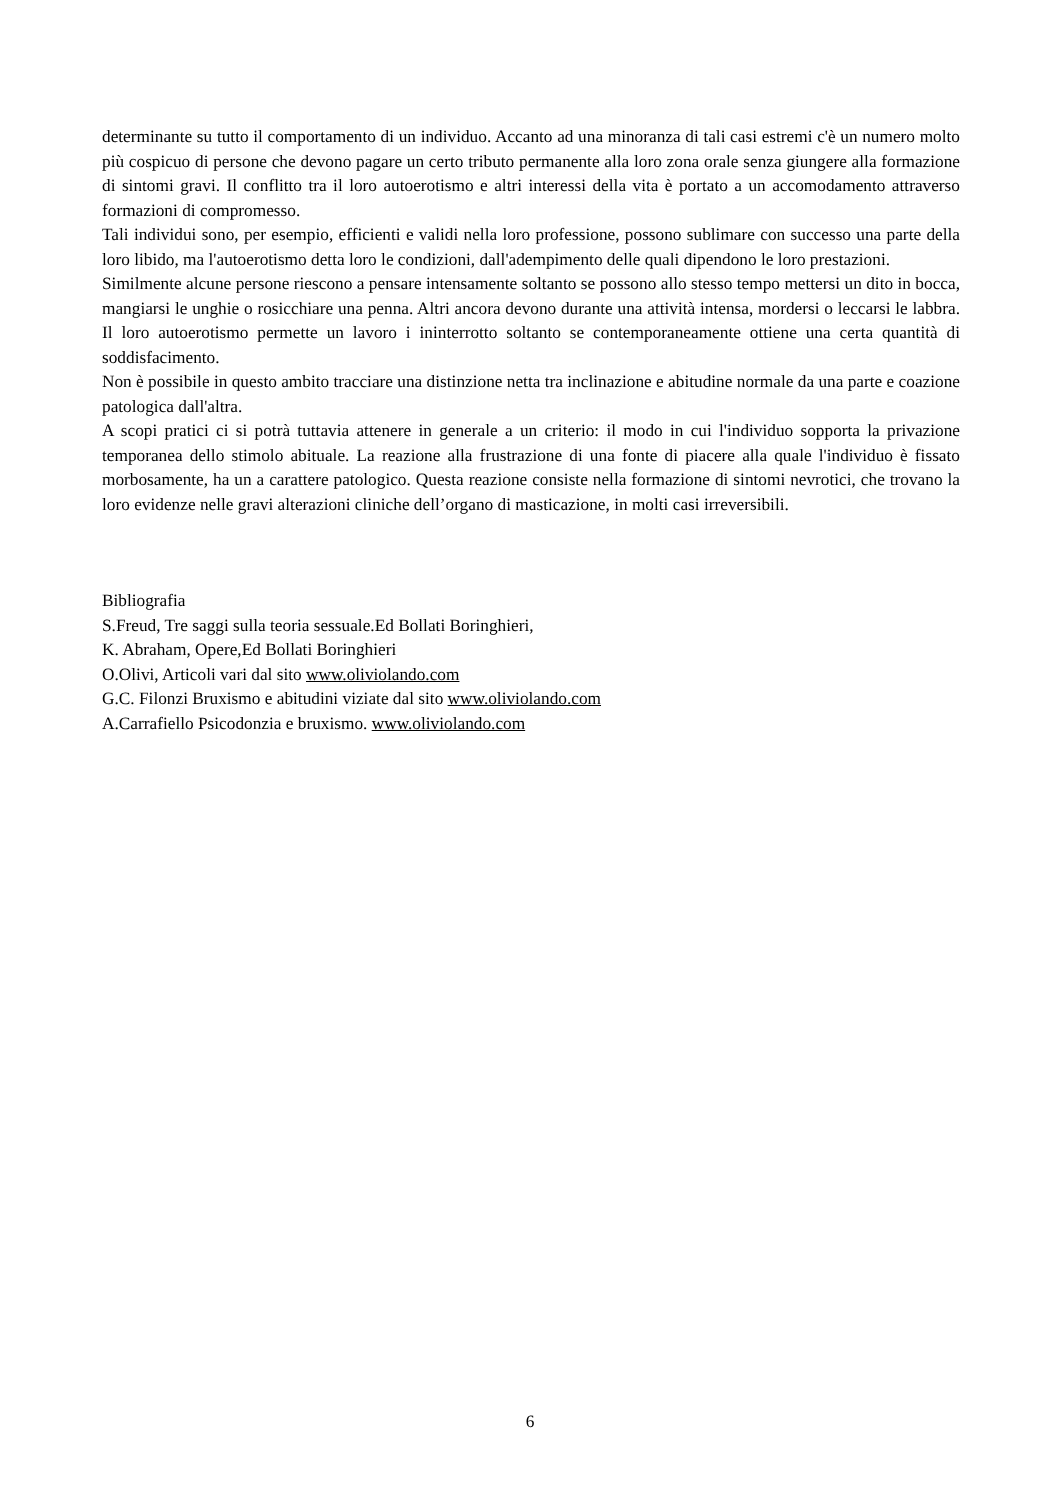determinante su tutto il comportamento di un individuo. Accanto ad una minoranza di tali casi estremi c'è un numero molto più cospicuo di persone che devono pagare un certo tributo permanente alla loro zona orale senza giungere alla formazione di sintomi gravi. Il conflitto tra il loro autoerotismo e altri interessi della vita è portato a un accomodamento attraverso formazioni di compromesso.
Tali individui sono, per esempio, efficienti e validi nella loro professione, possono sublimare con successo una parte della loro libido, ma l'autoerotismo detta loro le condizioni, dall'adempimento delle quali dipendono le loro prestazioni.
Similmente alcune persone riescono a pensare intensamente soltanto se possono allo stesso tempo mettersi un dito in bocca, mangiarsi le unghie o rosicchiare una penna. Altri ancora devono durante una attività intensa, mordersi o leccarsi le labbra. Il loro autoerotismo permette un lavoro i ininterrotto soltanto se contemporaneamente ottiene una certa quantità di soddisfacimento.
Non è possibile in questo ambito tracciare una distinzione netta tra inclinazione e abitudine normale da una parte e coazione patologica dall'altra.
A scopi pratici ci si potrà tuttavia attenere in generale a un criterio: il modo in cui l'individuo sopporta la privazione temporanea dello stimolo abituale. La reazione alla frustrazione di una fonte di piacere alla quale l'individuo è fissato morbosamente, ha un a carattere patologico. Questa reazione consiste nella formazione di sintomi nevrotici, che trovano la loro evidenze nelle gravi alterazioni cliniche dell’organo di masticazione, in molti casi irreversibili.
Bibliografia
S.Freud, Tre saggi sulla teoria sessuale.Ed Bollati Boringhieri,
K. Abraham, Opere,Ed Bollati Boringhieri
O.Olivi, Articoli vari dal sito www.oliviolando.com
G.C. Filonzi Bruxismo e abitudini viziate dal sito www.oliviolando.com
A.Carrafiello Psicodonzia e bruxismo. www.oliviolando.com
6